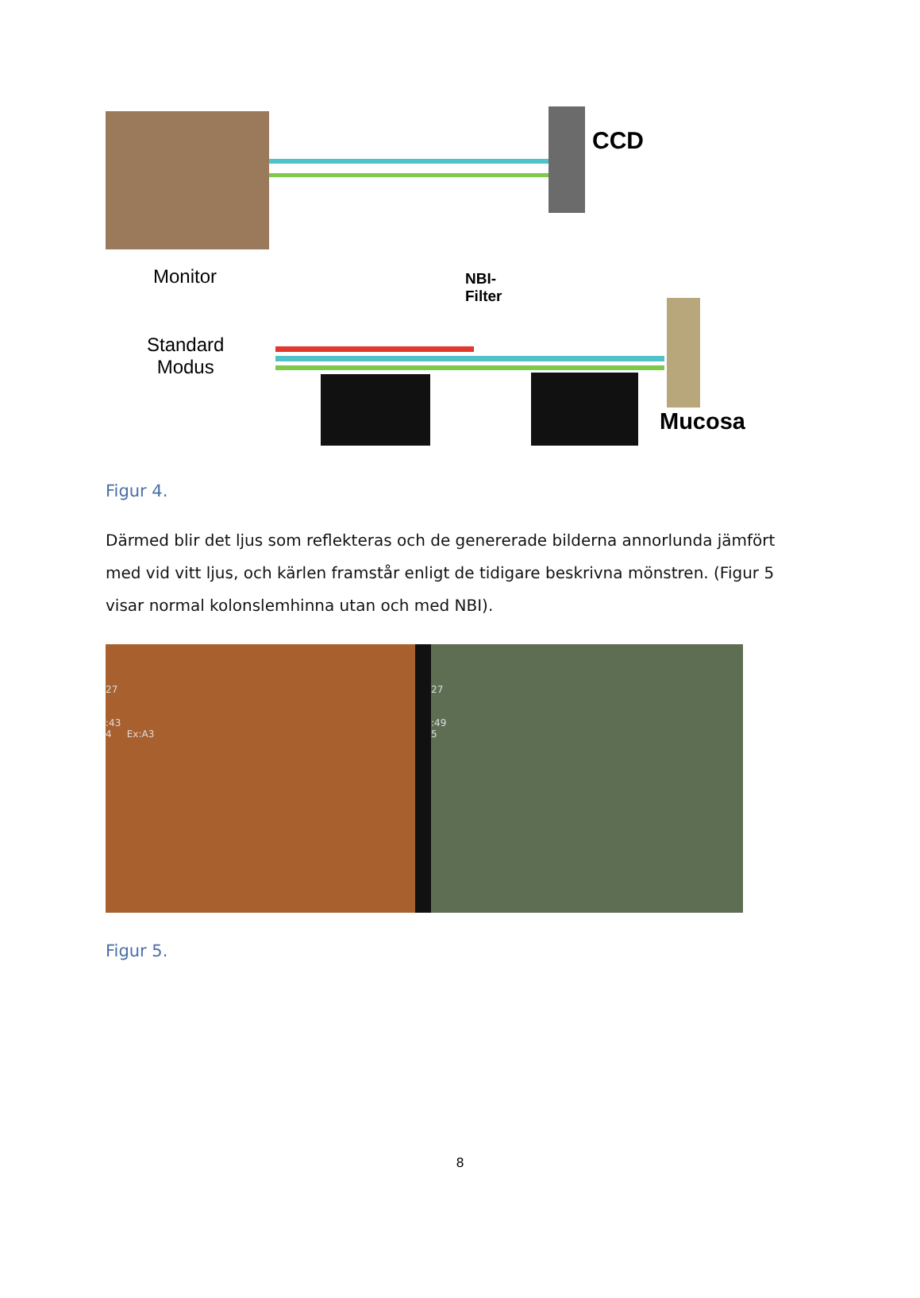Monitor
CCD
NBI-
Filter
Standard
Modus
Mucosa
Figur 4.
Därmed blir det ljus som reflekteras och de genererade bilderna annorlunda jämfört med vid vitt ljus, och kärlen framstår enligt de tidigare beskrivna mönstren. (Figur 5 visar normal kolonslemhinna utan och med NBI).
27
:43
4 Ex:A3
27
:49
5
Figur 5.
8